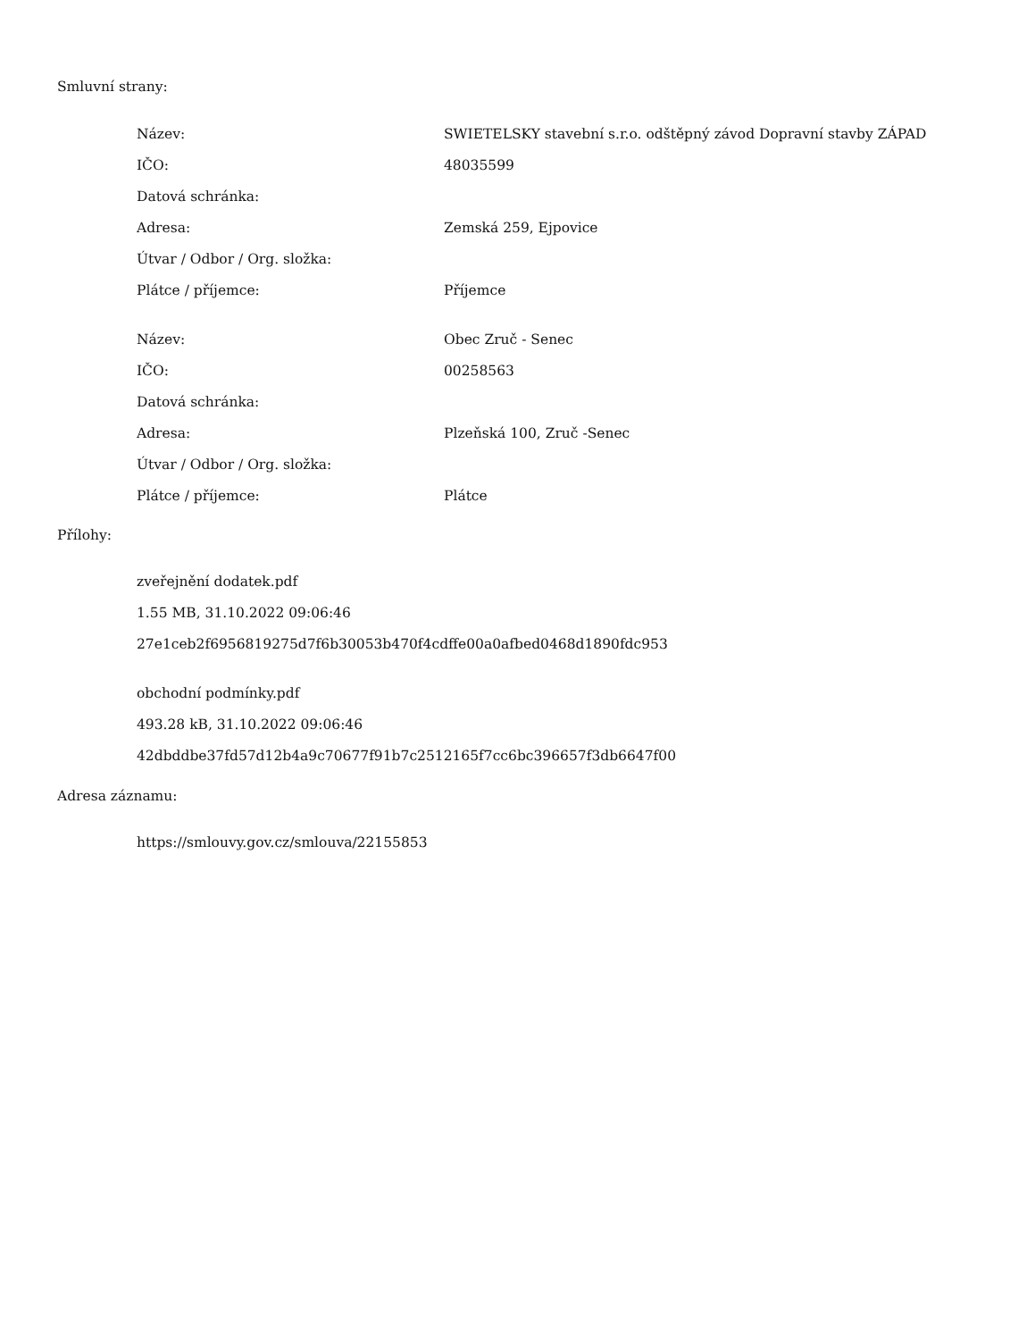Smluvní strany:
| Název: | SWIETELSKY stavební s.r.o. odštěpný závod Dopravní stavby ZÁPAD |
| IČO: | 48035599 |
| Datová schránka: | |
| Adresa: | Zemská 259, Ejpovice |
| Útvar / Odbor / Org. složka: | |
| Plátce / příjemce: | Příjemce |
| Název: | Obec Zruč - Senec |
| IČO: | 00258563 |
| Datová schránka: | |
| Adresa: | Plzeňská 100, Zruč -Senec |
| Útvar / Odbor / Org. složka: | |
| Plátce / příjemce: | Plátce |
Přílohy:
zveřejnění dodatek.pdf
1.55 MB, 31.10.2022 09:06:46
27e1ceb2f6956819275d7f6b30053b470f4cdffe00a0afbed0468d1890fdc953
obchodní podmínky.pdf
493.28 kB, 31.10.2022 09:06:46
42dbddbe37fd57d12b4a9c70677f91b7c2512165f7cc6bc396657f3db6647f00
Adresa záznamu:
https://smlouvy.gov.cz/smlouva/22155853